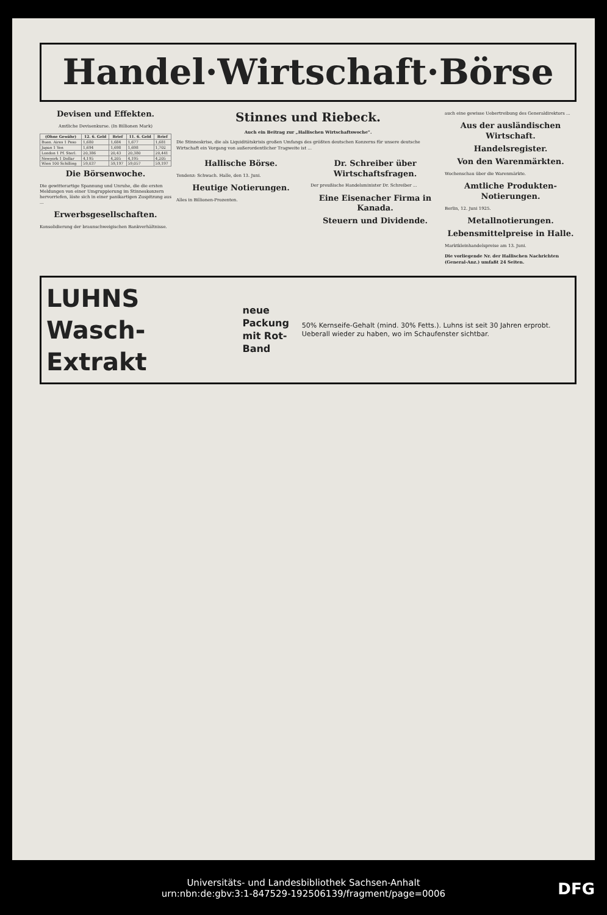Handel·Wirtschaft·Börse
Devisen und Effekten.
Amtliche Devisenkurse. (In Billionen Mark)
| (Ohne Gewähr) | 12. 6. Geld | Brief | 11. 6. Geld | Brief |
| --- | --- | --- | --- | --- |
| Buen. Aires 1 Peso | 1,680 | 1,684 | 1,677 | 1,681 |
| Japan 1 Yen | 1,694 | 1,698 | 1,698 | 1,702 |
| London 1 Pf. Sterl. | 20,386 | 20,43 | 20,380 | 20,441 |
| Newyork 1 Dollar | 4,195 | 4,205 | 4,195 | 4,205 |
| Wien 100 Schilling | 59,037 | 59,197 | 59,057 | 59,197 |
Die Börsenwoche.
Die gewitterartige Spannung und Unruhe, die die ersten Meldungen von einer Umgruppierung im Stinneskonzern hervorriefen, löste sich in einer panikartigen Zuspitzung aus ...
Erwerbsgesellschaften.
Konsolidierung der braunschweigischen Bankverhältnisse.
Stinnes und Riebeck.
Auch ein Beitrag zur „Hallischen Wirtschaftswoche“.
Die Stinneskrise, die als Liquiditätskrisis großen Umfangs des größten deutschen Konzerns für unsere deutsche Wirtschaft ein Vorgang von außerordentlicher Tragweite ist ...
Hallische Börse.
Tendenz: Schwach. Halle, den 13. Juni.
Heutige Notierungen.
Alles in Billionen-Prozenten.
Dr. Schreiber über Wirtschaftsfragen.
Der preußische Handelsminister Dr. Schreiber ...
Eine Eisenacher Firma in Kanada.
Steuern und Dividende.
auch eine gewisse Uebertreibung des Generaldirektors ...
Aus der ausländischen Wirtschaft.
Handelsregister.
Von den Warenmärkten.
Wochenschau über die Warenmärkte.
Amtliche Produkten-Notierungen.
Berlin, 12. Juni 1925.
Metallnotierungen.
Lebensmittelpreise in Halle.
Marktkleinhandelspreise am 13. Juni.
Die vorliegende Nr. der Hallischen Nachrichten (General-Anz.) umfaßt 24 Seiten.
LUHNS Wasch-Extrakt neue Packung
mit Rot-Band 50% Kernseife-Gehalt (mind. 30% Fetts.). Luhns ist seit 30 Jahren erprobt. Ueberall wieder zu haben, wo im Schaufenster sichtbar.
Universitäts- und Landesbibliothek Sachsen-Anhalt
urn:nbn:de:gbv:3:1-847529-192506139/fragment/page=0006
DFG